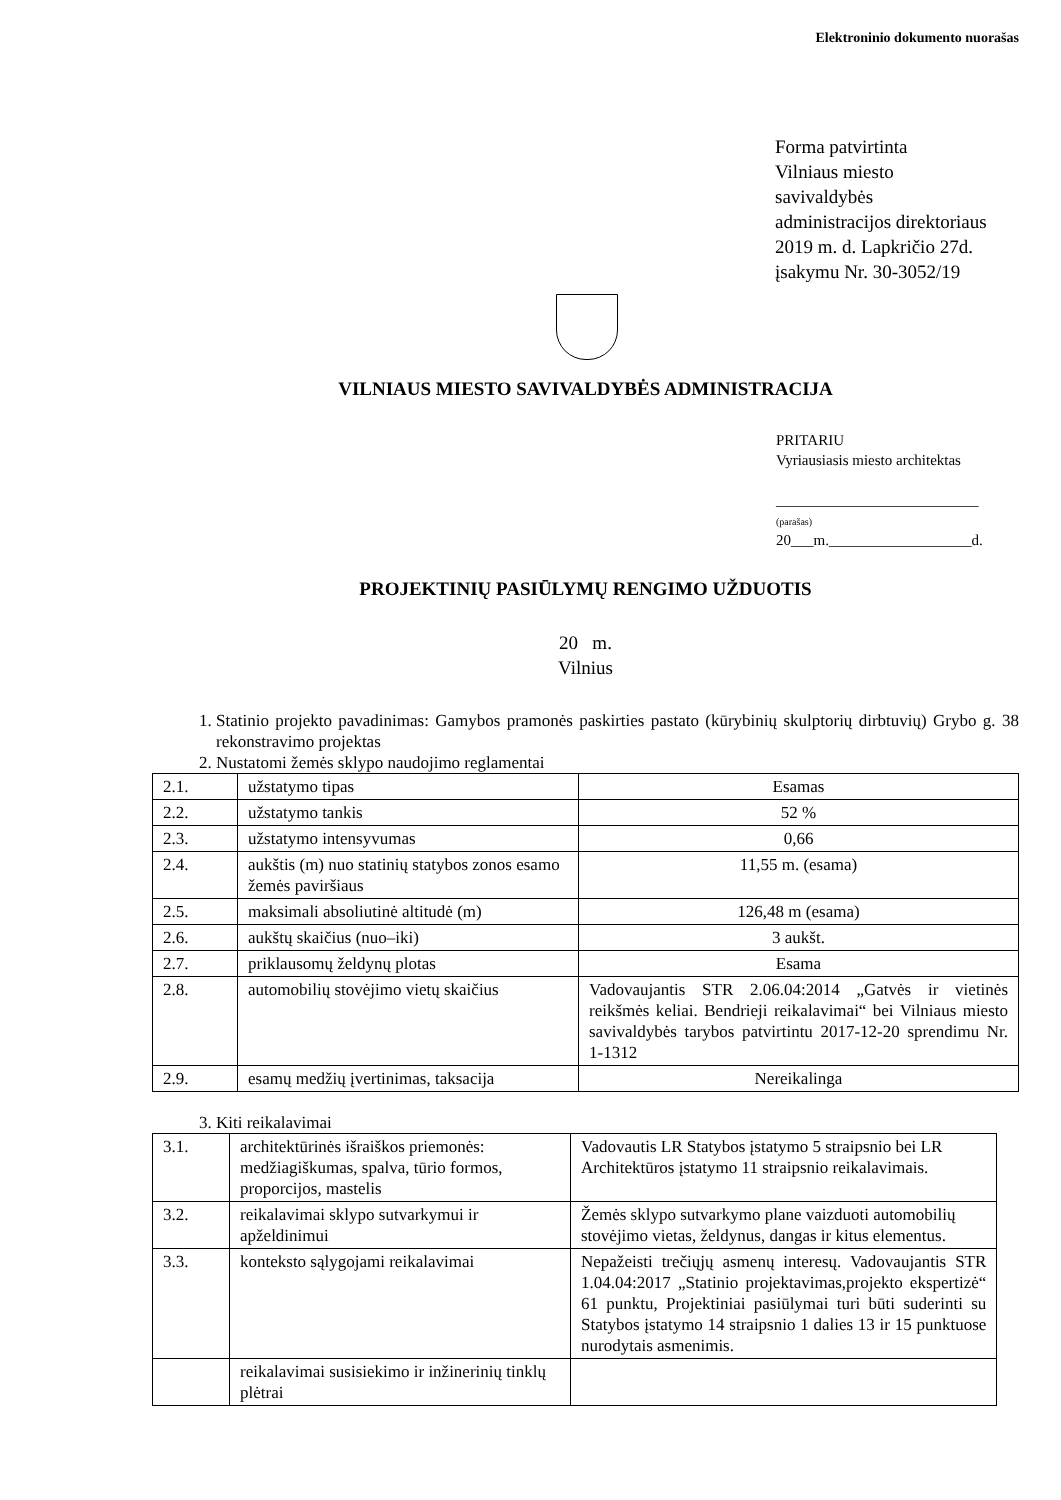Elektroninio dokumento nuorašas
Forma patvirtinta
Vilniaus miesto
savivaldybės
administracijos direktoriaus
2019 m. d. Lapkričio 27d.
įsakymu Nr. 30-3052/19
VILNIAUS MIESTO SAVIVALDYBĖS ADMINISTRACIJA
PRITARIU
Vyriausiasis miesto architektas
___________________________
(parašas)
20___m.___________________d.
PROJEKTINIŲ PASIŪLYMŲ RENGIMO UŽDUOTIS
20 m.
Vilnius
1. Statinio projekto pavadinimas: Gamybos pramonės paskirties pastato (kūrybinių skulptorių dirbtuvių) Grybo g. 38 rekonstravimo projektas
2. Nustatomi žemės sklypo naudojimo reglamentai
| 2.1. | užstatymo tipas | Esamas |
| 2.2. | užstatymo tankis | 52 % |
| 2.3. | užstatymo intensyvumas | 0,66 |
| 2.4. | aukštis (m) nuo statinių statybos zonos esamo žemės paviršiaus | 11,55 m. (esama) |
| 2.5. | maksimali absoliutinė altitudė (m) | 126,48 m (esama) |
| 2.6. | aukštų skaičius (nuo–iki) | 3 aukšt. |
| 2.7. | priklausomų želdynų plotas | Esama |
| 2.8. | automobilių stovėjimo vietų skaičius | Vadovaujantis STR 2.06.04:2014 „Gatvės ir vietinės reikšmės keliai. Bendrieji reikalavimai“ bei Vilniaus miesto savivaldybės tarybos patvirtintu 2017-12-20 sprendimu Nr. 1-1312 |
| 2.9. | esamų medžių įvertinimas, taksacija | Nereikalinga |
3. Kiti reikalavimai
| 3.1. | architektūrinės išraiškos priemonės: medžiagiškumas, spalva, tūrio formos, proporcijos, mastelis | Vadovautis LR Statybos įstatymo 5 straipsnio bei LR Architektūros įstatymo 11 straipsnio reikalavimais. |
| 3.2. | reikalavimai sklypo sutvarkymui ir apželdinimui | Žemės sklypo sutvarkymo plane vaizduoti automobilių stovėjimo vietas, želdynus, dangas ir kitus elementus. |
| 3.3. | konteksto sąlygojami reikalavimai | Nepažeisti trečiųjų asmenų interesų. Vadovaujantis STR 1.04.04:2017 „Statinio projektavimas,projekto ekspertizė“ 61 punktu, Projektiniai pasiūlymai turi būti suderinti su Statybos įstatymo 14 straipsnio 1 dalies 13 ir 15 punktuose nurodytais asmenimis. |
| | reikalavimai susisiekimo ir inžinerinių tinklų plėtrai | |